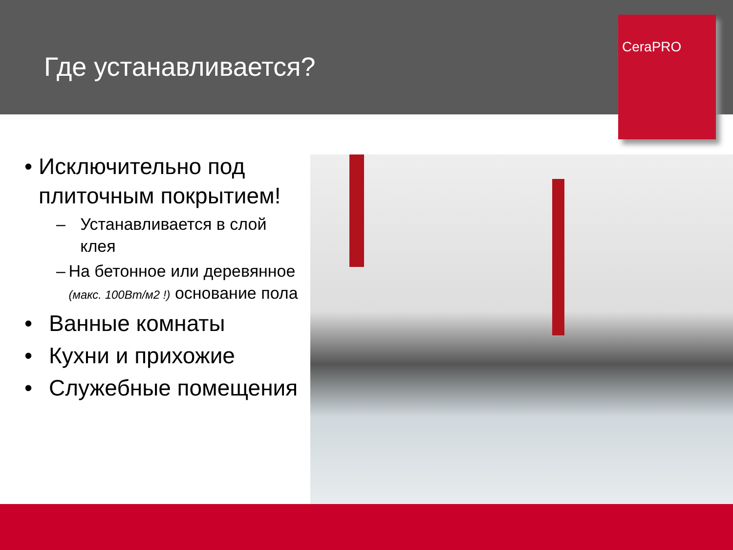Где устанавливается?
CeraPRO
• Исключительно под плиточным покрытием!
– Устанавливается в слой клея
– На бетонное или деревянное (макс. 100Вт/м2 !) основание пола
• Ванные комнаты
• Кухни и прихожие
• Служебные помещения